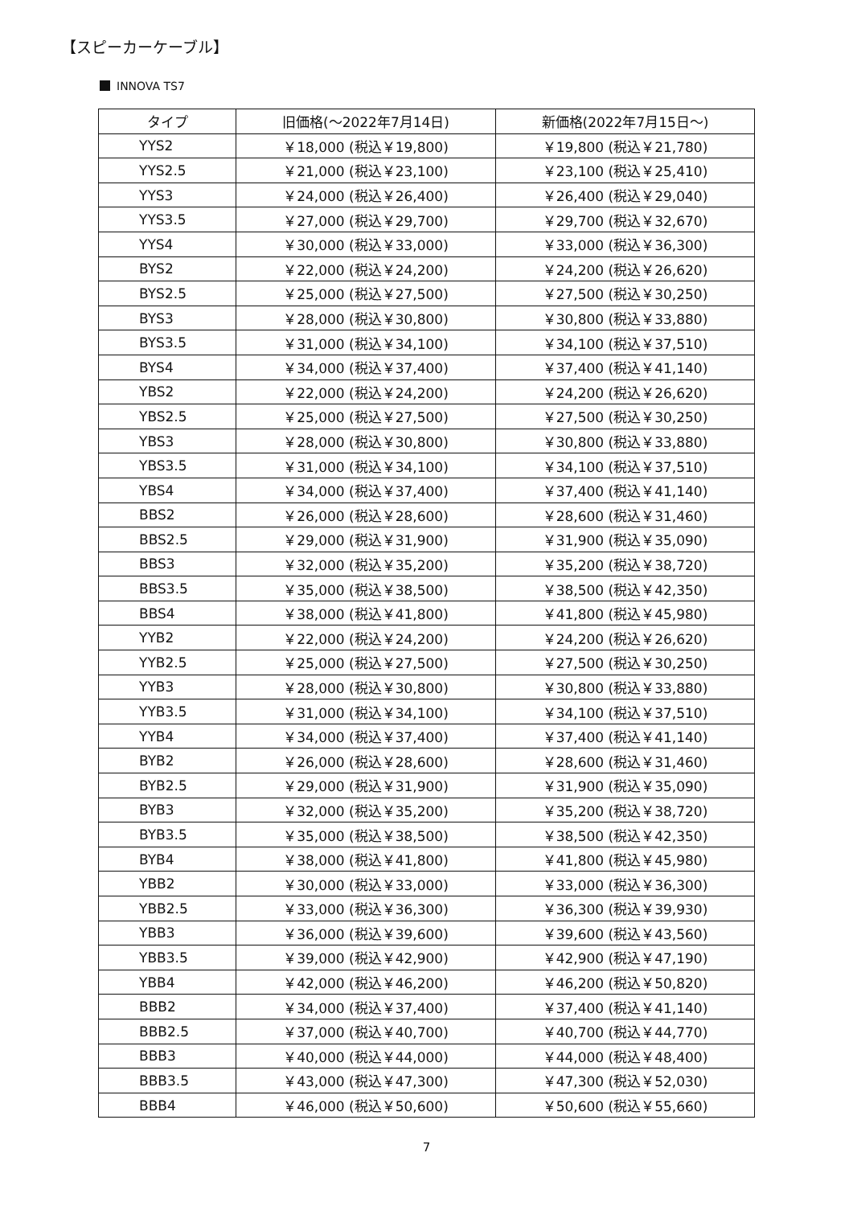【スピーカーケーブル】
INNOVA TS7
| タイプ | 旧価格(～2022年7月14日) | 新価格(2022年7月15日～) |
| --- | --- | --- |
| YYS2 | ￥18,000 (税込￥19,800) | ￥19,800 (税込￥21,780) |
| YYS2.5 | ￥21,000 (税込￥23,100) | ￥23,100 (税込￥25,410) |
| YYS3 | ￥24,000 (税込￥26,400) | ￥26,400 (税込￥29,040) |
| YYS3.5 | ￥27,000 (税込￥29,700) | ￥29,700 (税込￥32,670) |
| YYS4 | ￥30,000 (税込￥33,000) | ￥33,000 (税込￥36,300) |
| BYS2 | ￥22,000 (税込￥24,200) | ￥24,200 (税込￥26,620) |
| BYS2.5 | ￥25,000 (税込￥27,500) | ￥27,500 (税込￥30,250) |
| BYS3 | ￥28,000 (税込￥30,800) | ￥30,800 (税込￥33,880) |
| BYS3.5 | ￥31,000 (税込￥34,100) | ￥34,100 (税込￥37,510) |
| BYS4 | ￥34,000 (税込￥37,400) | ￥37,400 (税込￥41,140) |
| YBS2 | ￥22,000 (税込￥24,200) | ￥24,200 (税込￥26,620) |
| YBS2.5 | ￥25,000 (税込￥27,500) | ￥27,500 (税込￥30,250) |
| YBS3 | ￥28,000 (税込￥30,800) | ￥30,800 (税込￥33,880) |
| YBS3.5 | ￥31,000 (税込￥34,100) | ￥34,100 (税込￥37,510) |
| YBS4 | ￥34,000 (税込￥37,400) | ￥37,400 (税込￥41,140) |
| BBS2 | ￥26,000 (税込￥28,600) | ￥28,600 (税込￥31,460) |
| BBS2.5 | ￥29,000 (税込￥31,900) | ￥31,900 (税込￥35,090) |
| BBS3 | ￥32,000 (税込￥35,200) | ￥35,200 (税込￥38,720) |
| BBS3.5 | ￥35,000 (税込￥38,500) | ￥38,500 (税込￥42,350) |
| BBS4 | ￥38,000 (税込￥41,800) | ￥41,800 (税込￥45,980) |
| YYB2 | ￥22,000 (税込￥24,200) | ￥24,200 (税込￥26,620) |
| YYB2.5 | ￥25,000 (税込￥27,500) | ￥27,500 (税込￥30,250) |
| YYB3 | ￥28,000 (税込￥30,800) | ￥30,800 (税込￥33,880) |
| YYB3.5 | ￥31,000 (税込￥34,100) | ￥34,100 (税込￥37,510) |
| YYB4 | ￥34,000 (税込￥37,400) | ￥37,400 (税込￥41,140) |
| BYB2 | ￥26,000 (税込￥28,600) | ￥28,600 (税込￥31,460) |
| BYB2.5 | ￥29,000 (税込￥31,900) | ￥31,900 (税込￥35,090) |
| BYB3 | ￥32,000 (税込￥35,200) | ￥35,200 (税込￥38,720) |
| BYB3.5 | ￥35,000 (税込￥38,500) | ￥38,500 (税込￥42,350) |
| BYB4 | ￥38,000 (税込￥41,800) | ￥41,800 (税込￥45,980) |
| YBB2 | ￥30,000 (税込￥33,000) | ￥33,000 (税込￥36,300) |
| YBB2.5 | ￥33,000 (税込￥36,300) | ￥36,300 (税込￥39,930) |
| YBB3 | ￥36,000 (税込￥39,600) | ￥39,600 (税込￥43,560) |
| YBB3.5 | ￥39,000 (税込￥42,900) | ￥42,900 (税込￥47,190) |
| YBB4 | ￥42,000 (税込￥46,200) | ￥46,200 (税込￥50,820) |
| BBB2 | ￥34,000 (税込￥37,400) | ￥37,400 (税込￥41,140) |
| BBB2.5 | ￥37,000 (税込￥40,700) | ￥40,700 (税込￥44,770) |
| BBB3 | ￥40,000 (税込￥44,000) | ￥44,000 (税込￥48,400) |
| BBB3.5 | ￥43,000 (税込￥47,300) | ￥47,300 (税込￥52,030) |
| BBB4 | ￥46,000 (税込￥50,600) | ￥50,600 (税込￥55,660) |
7